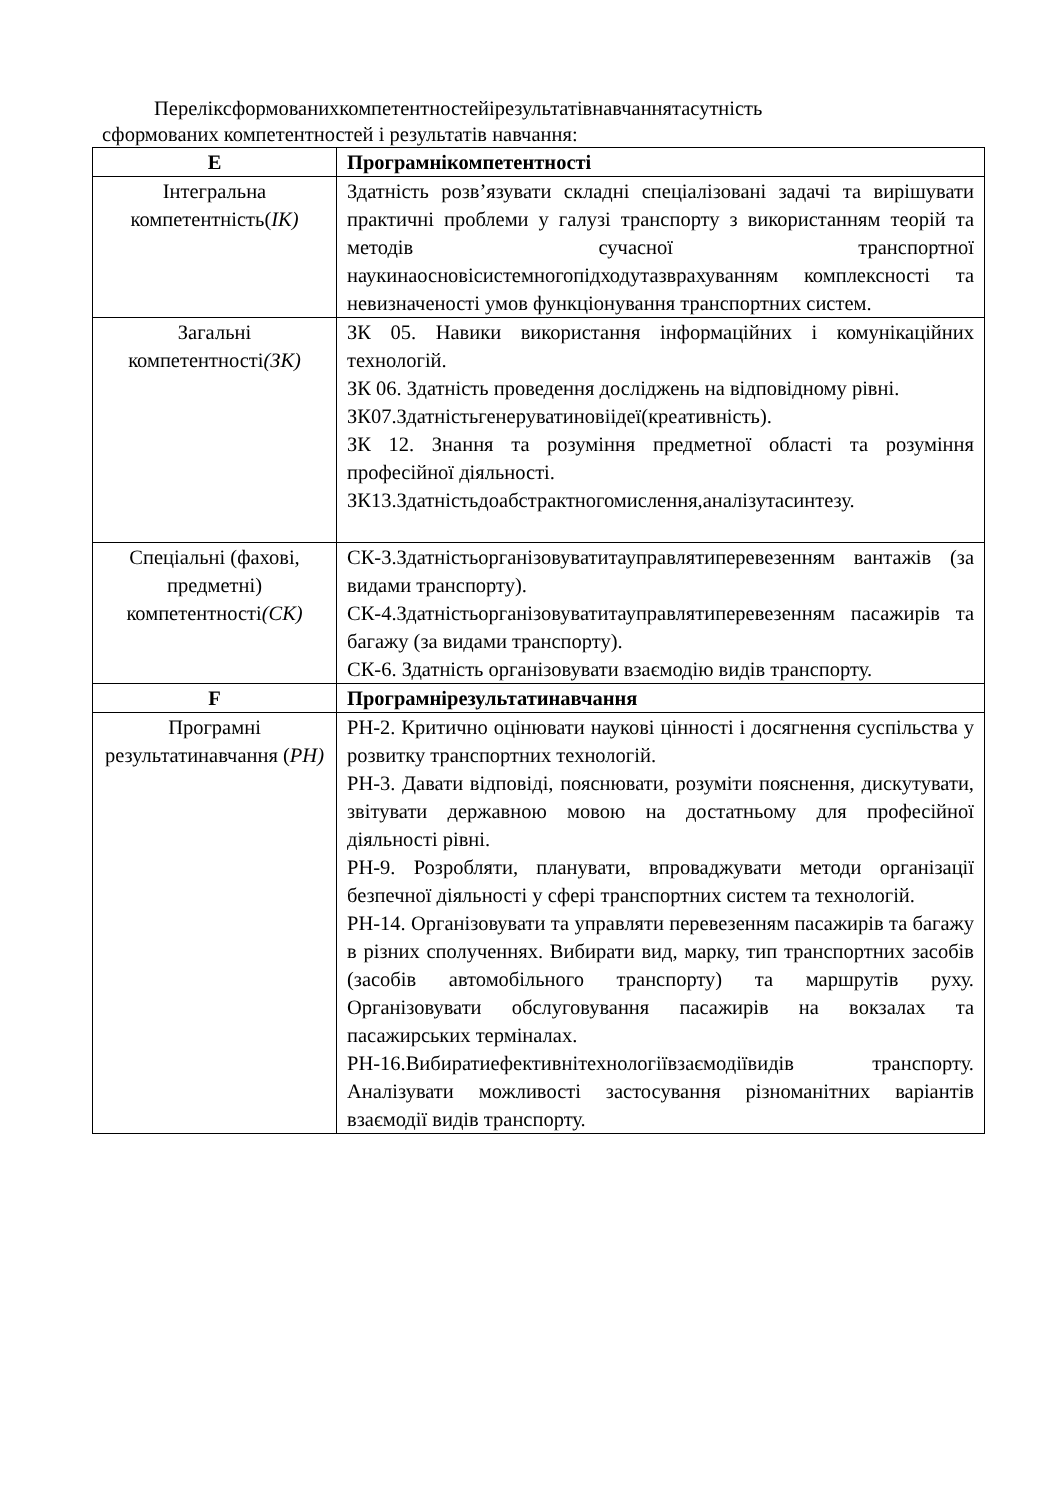Переліксформованихкомпетентностейірезультатівнавчаннятасутність
сформованих компетентностей і результатів навчання:
| E | Програмнікомпетентності |
| --- | --- |
| Інтегральна компетентність( ІК) | Здатність розв’язувати складні спеціалізовані задачі та вирішувати практичні проблеми у галузі транспорту з використанням теорій та методів сучасної транспортної наукинаосновісистемногопідходутазврахуванням комплексності та невизначеності умов функціонування транспортних систем. |
| Загальні компетентності (ЗК) | ЗК 05. Навики використання інформаційних і комунікаційних технологій. ЗК 06. Здатність проведення досліджень на відповідному рівні. ЗК07.Здатністьгенеруватиновіідеї(креативність). ЗК 12. Знання та розуміння предметної області та розуміння професійної діяльності. ЗК13.Здатністьдоабстрактногомислення,аналізутасинтезу. |
| Спеціальні (фахові, предметні) компетентності (СК) | СК-3.Здатністьорганізовуватитауправлятиперевезенням вантажів (за видами транспорту). СК-4.Здатністьорганізовуватитауправлятиперевезенням пасажирів та багажу (за видами транспорту). СК-6. Здатність організовувати взаємодію видів транспорту. |
| F | Програмнірезультатинавчання |
| Програмні результатинавчання ( РН) | РН-2. Критично оцінювати наукові цінності і досягнення суспільства у розвитку транспортних технологій. РН-3. Давати відповіді, пояснювати, розуміти пояснення, дискутувати, звітувати державною мовою на достатньому для професійної діяльності рівні. РН-9. Розробляти, планувати, впроваджувати методи організації безпечної діяльності у сфері транспортних систем та технологій. РН-14. Організовувати та управляти перевезенням пасажирів та багажу в різних сполученнях. Вибирати вид, марку, тип транспортних засобів (засобів автомобільного транспорту) та маршрутів руху. Організовувати обслуговування пасажирів на вокзалах та пасажирських терміналах. РН-16.Вибиратиефективнітехнологіївзаємодіївидів транспорту. Аналізувати можливості застосування різноманітних варіантів взаємодії видів транспорту. |